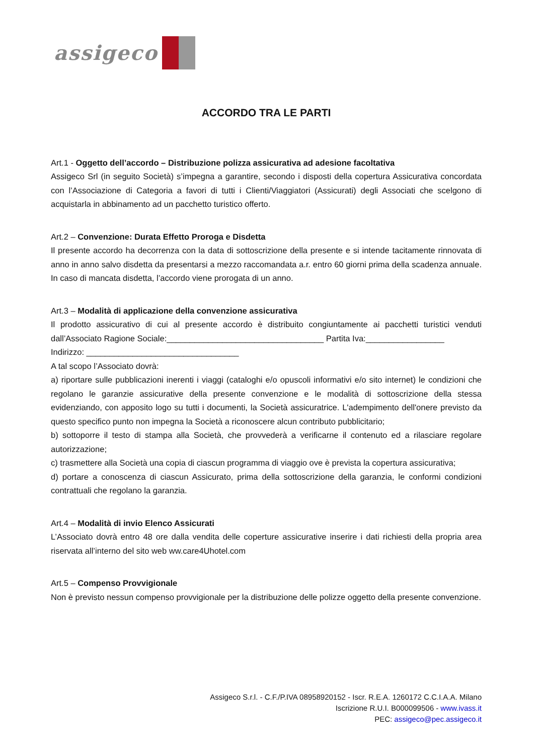assigeco
ACCORDO TRA LE PARTI
Art.1 - Oggetto dell’accordo – Distribuzione polizza assicurativa ad adesione facoltativa
Assigeco Srl (in seguito Società) s’impegna a garantire, secondo i disposti della copertura Assicurativa concordata con l’Associazione di Categoria a favori di tutti i Clienti/Viaggiatori (Assicurati) degli Associati che scelgono di acquistarla in abbinamento ad un pacchetto turistico offerto.
Art.2 – Convenzione: Durata Effetto Proroga e Disdetta
Il presente accordo ha decorrenza con la data di sottoscrizione della presente e si intende tacitamente rinnovata di anno in anno salvo disdetta da presentarsi a mezzo raccomandata a.r. entro 60 giorni prima della scadenza annuale. In caso di mancata disdetta, l’accordo viene prorogata di un anno.
Art.3 – Modalità di applicazione della convenzione assicurativa
Il prodotto assicurativo di cui al presente accordo è distribuito congiuntamente ai pacchetti turistici venduti dall’Associato Ragione Sociale:__________________________________ Partita Iva:_________________
Indirizzo: _________________________________
A tal scopo l’Associato dovrà:
a) riportare sulle pubblicazioni inerenti i viaggi (cataloghi e/o opuscoli informativi e/o sito internet) le condizioni che regolano le garanzie assicurative della presente convenzione e le modalità di sottoscrizione della stessa evidenziando, con apposito logo su tutti i documenti, la Società assicuratrice. L'adempimento dell'onere previsto da questo specifico punto non impegna la Società a riconoscere alcun contributo pubblicitario;
b) sottoporre il testo di stampa alla Società, che provvederà a verificarne il contenuto ed a rilasciare regolare autorizzazione;
c) trasmettere alla Società una copia di ciascun programma di viaggio ove è prevista la copertura assicurativa;
d) portare a conoscenza di ciascun Assicurato, prima della sottoscrizione della garanzia, le conformi condizioni contrattuali che regolano la garanzia.
Art.4 – Modalità di invio Elenco Assicurati
L’Associato dovrà entro 48 ore dalla vendita delle coperture assicurative inserire i dati richiesti della propria area riservata all’interno del sito web ww.care4Uhotel.com
Art.5 – Compenso Provvigionale
Non è previsto nessun compenso provvigionale per la distribuzione delle polizze oggetto della presente convenzione.
Assigeco S.r.l. - C.F./P.IVA 08958920152 - Iscr. R.E.A. 1260172 C.C.I.A.A. Milano
Iscrizione R.U.I. B000099506 - www.ivass.it
PEC: assigeco@pec.assigeco.it